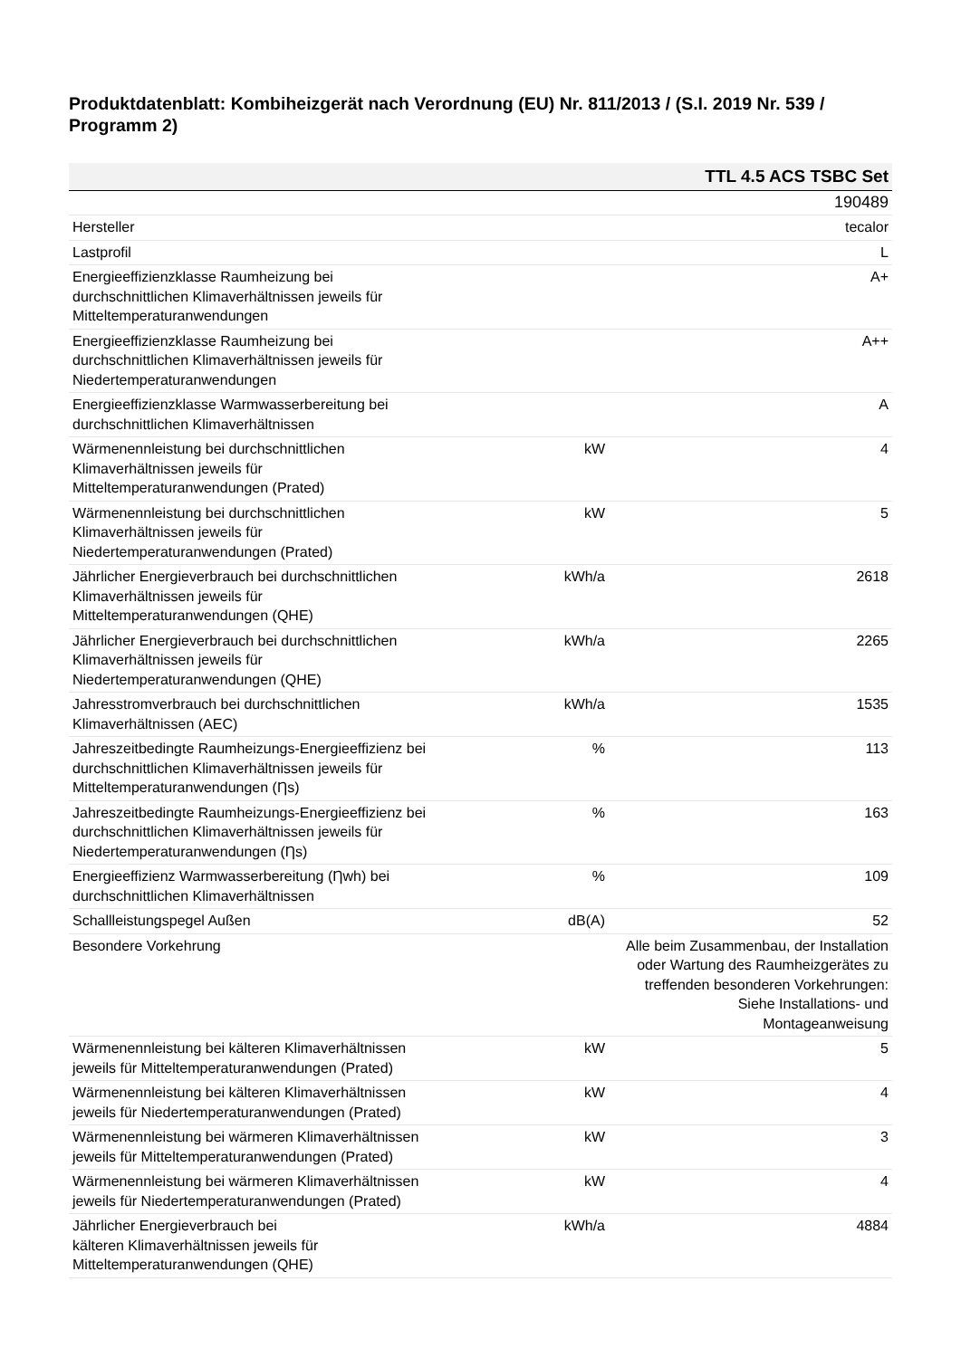Produktdatenblatt: Kombiheizgerät nach Verordnung (EU) Nr. 811/2013 / (S.I. 2019 Nr. 539 / Programm 2)
| TTL 4.5 ACS TSBC Set | | |
| --- | --- | --- |
| | | 190489 |
| Hersteller | | tecalor |
| Lastprofil | | L |
| Energieeffizienzklasse Raumheizung bei durchschnittlichen Klimaverhältnissen jeweils für Mitteltemperaturanwendungen | | A+ |
| Energieeffizienzklasse Raumheizung bei durchschnittlichen Klimaverhältnissen jeweils für Niedertemperaturanwendungen | | A++ |
| Energieeffizienzklasse Warmwasserbereitung bei durchschnittlichen Klimaverhältnissen | | A |
| Wärmenennleistung bei durchschnittlichen Klimaverhältnissen jeweils für Mitteltemperaturanwendungen (Prated) | kW | 4 |
| Wärmenennleistung bei durchschnittlichen Klimaverhältnissen jeweils für Niedertemperaturanwendungen (Prated) | kW | 5 |
| Jährlicher Energieverbrauch bei durchschnittlichen Klimaverhältnissen jeweils für Mitteltemperaturanwendungen (QHE) | kWh/a | 2618 |
| Jährlicher Energieverbrauch bei durchschnittlichen Klimaverhältnissen jeweils für Niedertemperaturanwendungen (QHE) | kWh/a | 2265 |
| Jahresstromverbrauch bei durchschnittlichen Klimaverhältnissen (AEC) | kWh/a | 1535 |
| Jahreszeitbedingte Raumheizungs-Energieeffizienz bei durchschnittlichen Klimaverhältnissen jeweils für Mitteltemperaturanwendungen (Ƞs) | % | 113 |
| Jahreszeitbedingte Raumheizungs-Energieeffizienz bei durchschnittlichen Klimaverhältnissen jeweils für Niedertemperaturanwendungen (Ƞs) | % | 163 |
| Energieeffizienz Warmwasserbereitung (Ƞwh) bei durchschnittlichen Klimaverhältnissen | % | 109 |
| Schallleistungspegel Außen | dB(A) | 52 |
| Besondere Vorkehrung | | Alle beim Zusammenbau, der Installation oder Wartung des Raumheizgerätes zu treffenden besonderen Vorkehrungen: Siehe Installations- und Montageanweisung |
| Wärmenennleistung bei kälteren Klimaverhältnissen jeweils für Mitteltemperaturanwendungen (Prated) | kW | 5 |
| Wärmenennleistung bei kälteren Klimaverhältnissen jeweils für Niedertemperaturanwendungen (Prated) | kW | 4 |
| Wärmenennleistung bei wärmeren Klimaverhältnissen jeweils für Mitteltemperaturanwendungen (Prated) | kW | 3 |
| Wärmenennleistung bei wärmeren Klimaverhältnissen jeweils für Niedertemperaturanwendungen (Prated) | kW | 4 |
| Jährlicher Energieverbrauch bei kälteren Klimaverhältnissen jeweils für Mitteltemperaturanwendungen (QHE) | kWh/a | 4884 |